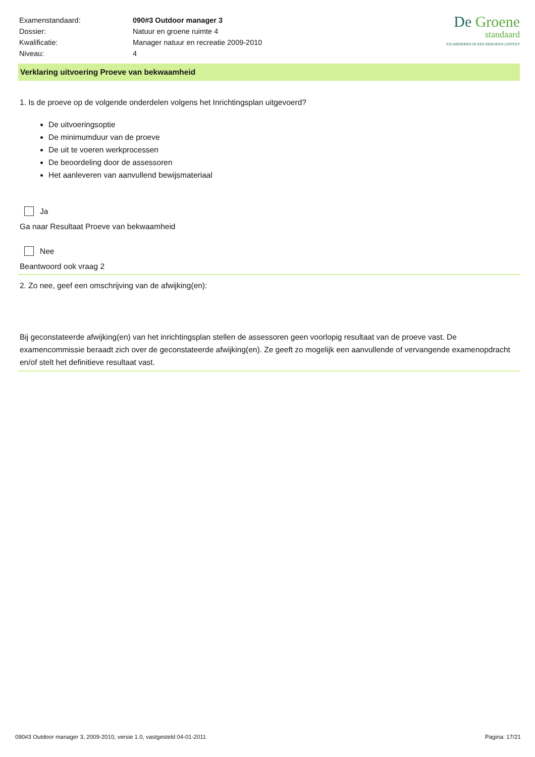| Examenstandaard: | 090#3 Outdoor manager 3 |
| Dossier: | Natuur en groene ruimte 4 |
| Kwalificatie: | Manager natuur en recreatie 2009-2010 |
| Niveau: | 4 |
De Groene
standaard
EXAMINEREN IN EEN BEROEPSCONTEXT
Verklaring uitvoering Proeve van bekwaamheid
1. Is de proeve op de volgende onderdelen volgens het Inrichtingsplan uitgevoerd?
De uitvoeringsoptie
De minimumduur van de proeve
De uit te voeren werkprocessen
De beoordeling door de assessoren
Het aanleveren van aanvullend bewijsmateriaal
Ja
Ga naar Resultaat Proeve van bekwaamheid
Nee
Beantwoord ook vraag 2
2. Zo nee, geef een omschrijving van de afwijking(en):
Bij geconstateerde afwijking(en) van het inrichtingsplan stellen de assessoren geen voorlopig resultaat van de proeve vast. De examencommissie beraadt zich over de geconstateerde afwijking(en). Ze geeft zo mogelijk een aanvullende of vervangende examenopdracht en/of stelt het definitieve resultaat vast.
090#3 Outdoor manager 3, 2009-2010, versie 1.0, vastgesteld 04-01-2011 Pagina: 17/21